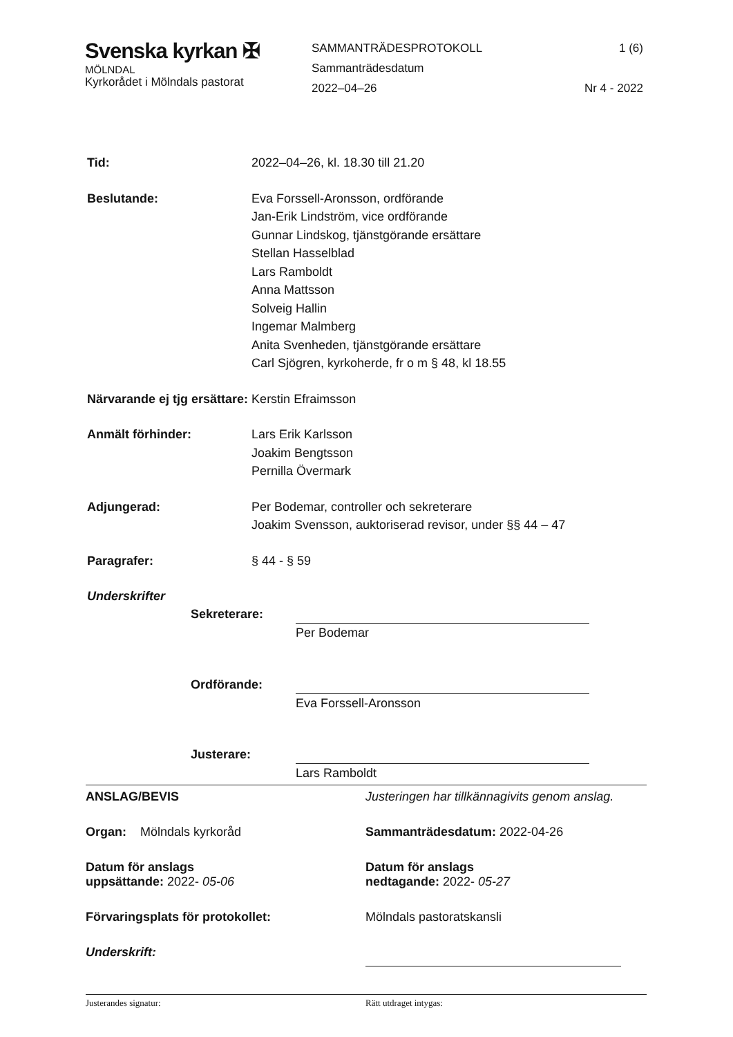Svenska kyrkan ✠
MÖLNDAL
Kyrkorådet i Mölndals pastorat
SAMMANTRÄDESPROTOKOLL
Sammanträdesdatum
2022–04–26
1 (6)
Nr 4 - 2022
Tid: 2022–04–26, kl. 18.30 till 21.20
Beslutande: Eva Forssell-Aronsson, ordförande
Jan-Erik Lindström, vice ordförande
Gunnar Lindskog, tjänstgörande ersättare
Stellan Hasselblad
Lars Ramboldt
Anna Mattsson
Solveig Hallin
Ingemar Malmberg
Anita Svenheden, tjänstgörande ersättare
Carl Sjögren, kyrkoherde, fr o m § 48, kl 18.55
Närvarande ej tjg ersättare: Kerstin Efraimsson
Anmält förhinder: Lars Erik Karlsson
Joakim Bengtsson
Pernilla Övermark
Adjungerad: Per Bodemar, controller och sekreterare
Joakim Svensson, auktoriserad revisor, under §§ 44 – 47
Paragrafer: § 44 - § 59
Underskrifter
Sekreterare:
Per Bodemar
Ordförande:
Eva Forssell-Aronsson
Justerare:
Lars Ramboldt
ANSLAG/BEVIS Justeringen har tillkännagivits genom anslag.
Organ: Mölndals kyrkoråd Sammanträdesdatum: 2022-04-26
Datum för anslags
uppsättande: 2022- 05-06
Datum för anslags
nedtagande: 2022- 05-27
Förvaringsplats för protokollet: Mölndals pastoratskansli
Underskrift:
Justerandes signatur: Rätt utdraget intygas: